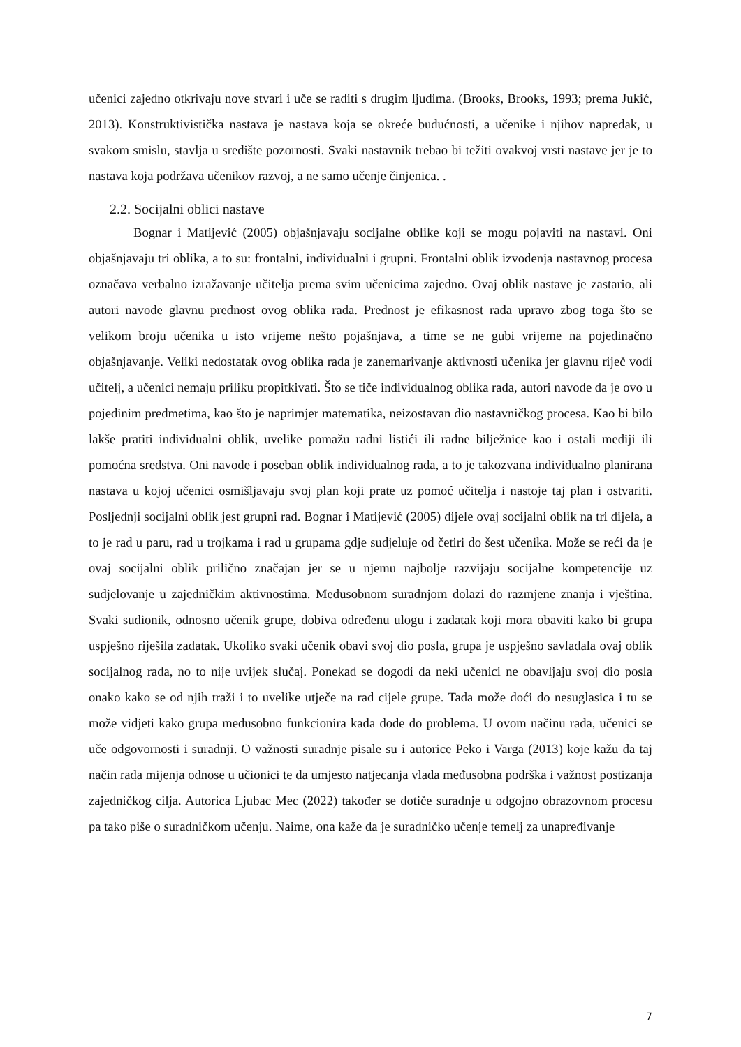učenici zajedno otkrivaju nove stvari i uče se raditi s drugim ljudima. (Brooks, Brooks, 1993; prema Jukić, 2013). Konstruktivistička nastava je nastava koja se okreće budućnosti, a učenike i njihov napredak, u svakom smislu, stavlja u središte pozornosti. Svaki nastavnik trebao bi težiti ovakvoj vrsti nastave jer je to nastava koja podržava učenikov razvoj, a ne samo učenje činjenica. .
2.2. Socijalni oblici nastave
Bognar i Matijević (2005) objašnjavaju socijalne oblike koji se mogu pojaviti na nastavi. Oni objašnjavaju tri oblika, a to su: frontalni, individualni i grupni. Frontalni oblik izvođenja nastavnog procesa označava verbalno izražavanje učitelja prema svim učenicima zajedno. Ovaj oblik nastave je zastario, ali autori navode glavnu prednost ovog oblika rada. Prednost je efikasnost rada upravo zbog toga što se velikom broju učenika u isto vrijeme nešto pojašnjava, a time se ne gubi vrijeme na pojedinačno objašnjavanje. Veliki nedostatak ovog oblika rada je zanemarivanje aktivnosti učenika jer glavnu riječ vodi učitelj, a učenici nemaju priliku propitkivati. Što se tiče individualnog oblika rada, autori navode da je ovo u pojedinim predmetima, kao što je naprimjer matematika, neizostavan dio nastavničkog procesa. Kao bi bilo lakše pratiti individualni oblik, uvelike pomažu radni listići ili radne bilježnice kao i ostali mediji ili pomoćna sredstva. Oni navode i poseban oblik individualnog rada, a to je takozvana individualno planirana nastava u kojoj učenici osmišljavaju svoj plan koji prate uz pomoć učitelja i nastoje taj plan i ostvariti. Posljednji socijalni oblik jest grupni rad. Bognar i Matijević (2005) dijele ovaj socijalni oblik na tri dijela, a to je rad u paru, rad u trojkama i rad u grupama gdje sudjeluje od četiri do šest učenika. Može se reći da je ovaj socijalni oblik prilično značajan jer se u njemu najbolje razvijaju socijalne kompetencije uz sudjelovanje u zajedničkim aktivnostima. Međusobnom suradnjom dolazi do razmjene znanja i vještina. Svaki sudionik, odnosno učenik grupe, dobiva određenu ulogu i zadatak koji mora obaviti kako bi grupa uspješno riješila zadatak. Ukoliko svaki učenik obavi svoj dio posla, grupa je uspješno savladala ovaj oblik socijalnog rada, no to nije uvijek slučaj. Ponekad se dogodi da neki učenici ne obavljaju svoj dio posla onako kako se od njih traži i to uvelike utječe na rad cijele grupe. Tada može doći do nesuglasica i tu se može vidjeti kako grupa međusobno funkcionira kada dođe do problema. U ovom načinu rada, učenici se uče odgovornosti i suradnji. O važnosti suradnje pisale su i autorice Peko i Varga (2013) koje kažu da taj način rada mijenja odnose u učionici te da umjesto natjecanja vlada međusobna podrška i važnost postizanja zajedničkog cilja. Autorica Ljubac Mec (2022) također se dotiče suradnje u odgojno obrazovnom procesu pa tako piše o suradničkom učenju. Naime, ona kaže da je suradničko učenje temelj za unapređivanje
7